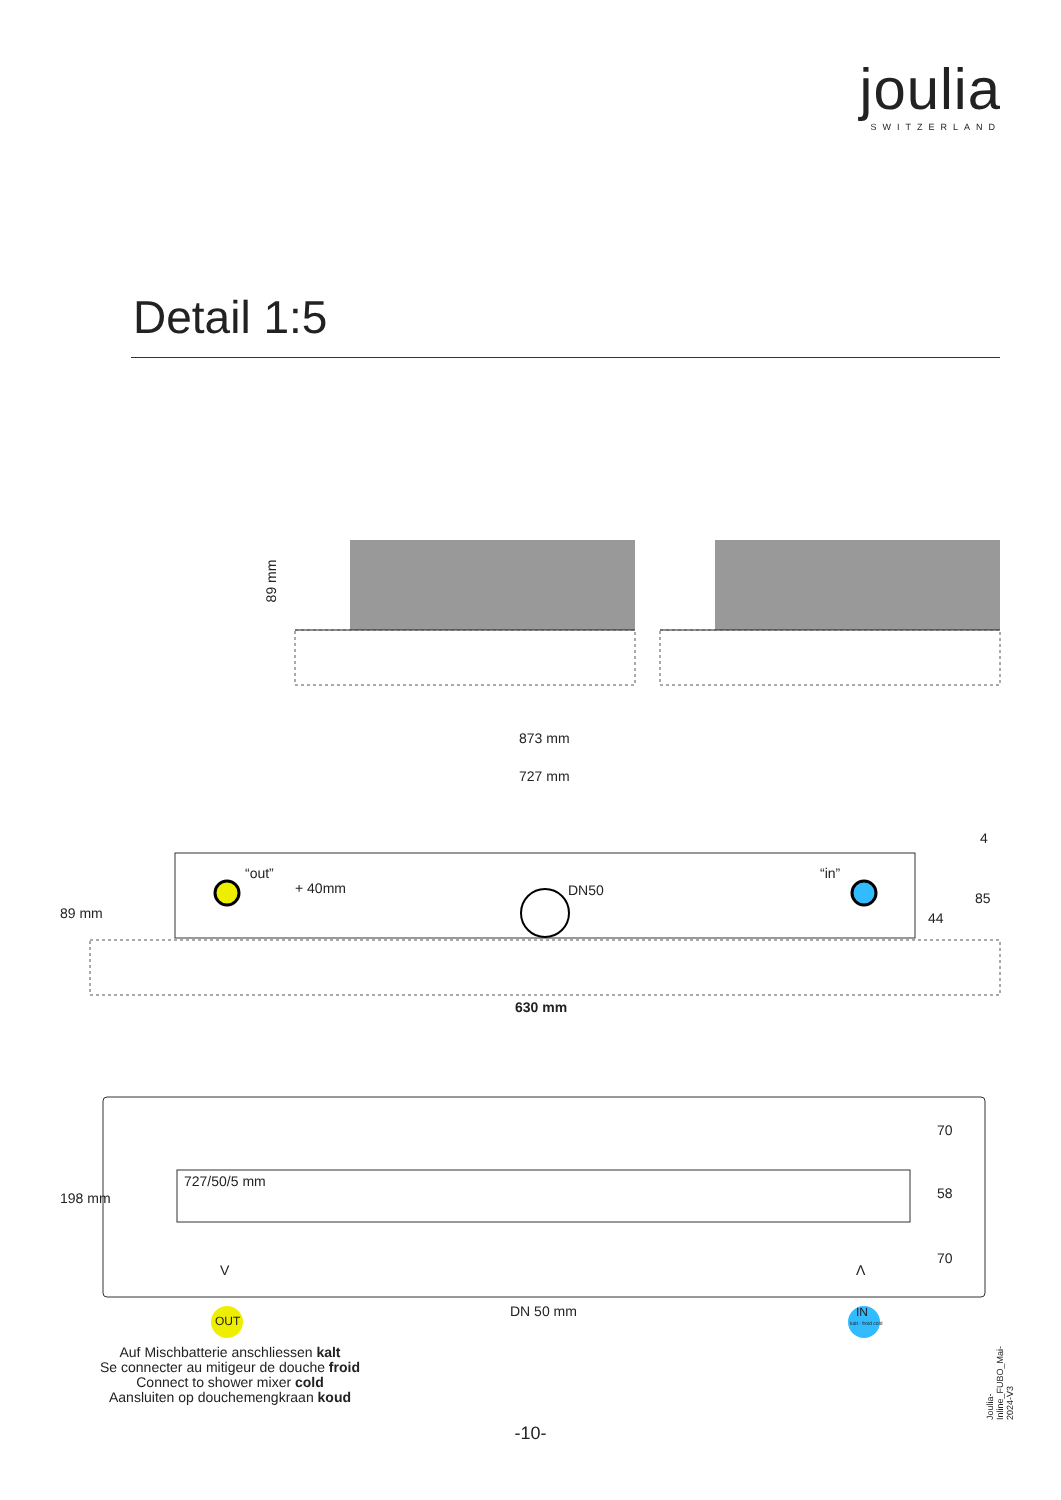joulia
SWITZERLAND
Detail 1:5
89 mm
873 mm
727 mm
“out”
+ 40mm DN50
“in”
89 mm
4
85
44
630 mm
198 mm
727/50/5 mm
70
58
70
V Λ
DN 50 mm
OUT
IN
kalt - froid cold
Auf Mischbatterie anschliessen kalt
Se connecter au mitigeur de douche froid
Connect to shower mixer cold
Aansluiten op douchemengkraan koud
-10- Joulia-Inline_FUBO_Mai-2024-V3